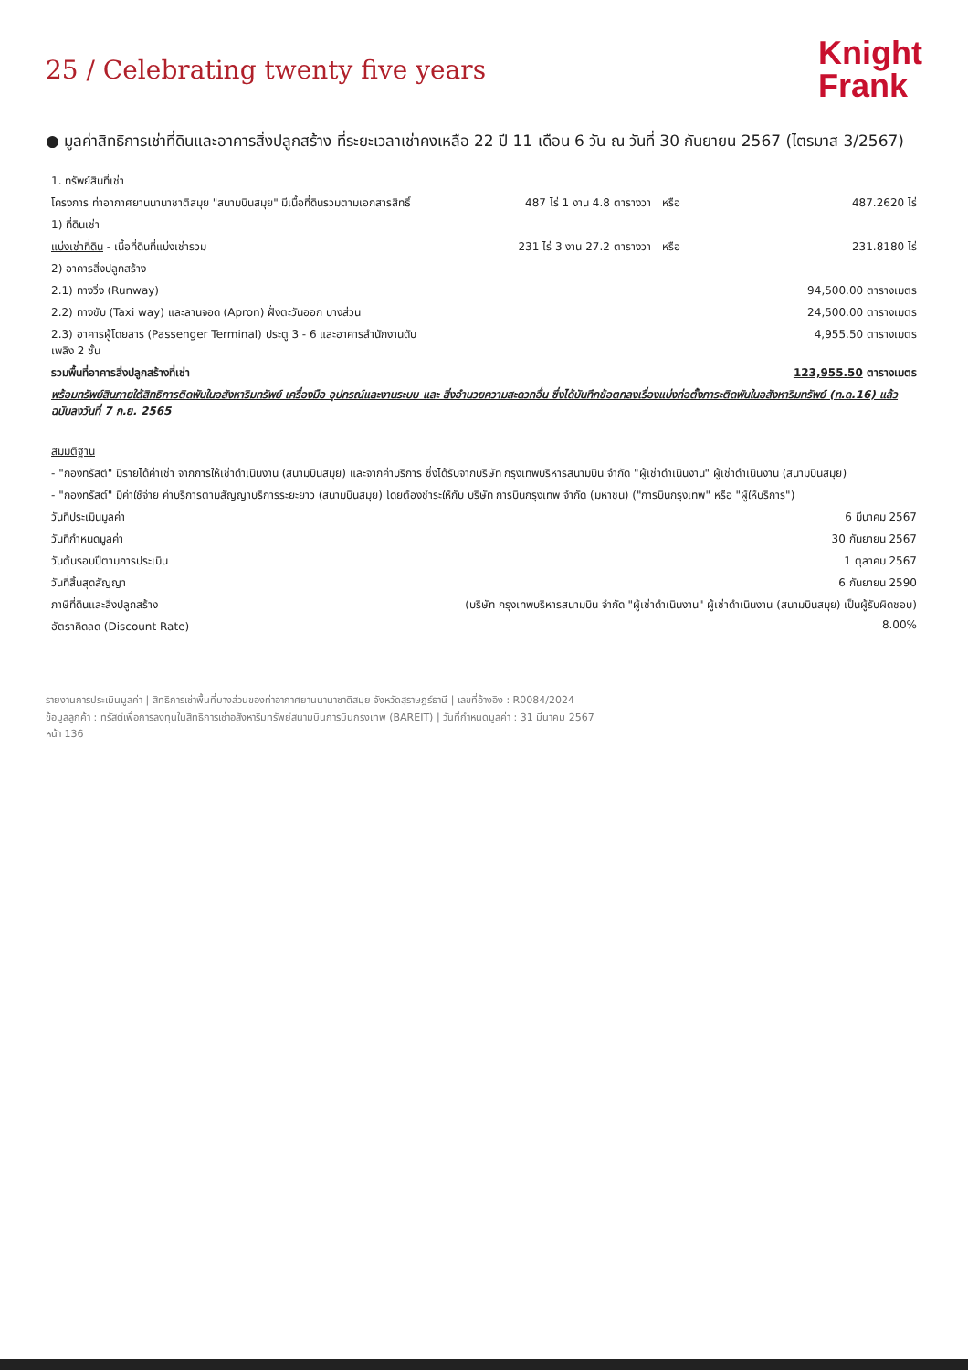25 / Celebrating twenty five years
Knight
Frank
● มูลค่าสิทธิการเช่าที่ดินและอาคารสิ่งปลูกสร้าง ที่ระยะเวลาเช่าคงเหลือ 22 ปี 11 เดือน 6 วัน ณ วันที่ 30 กันยายน 2567 (ไตรมาส 3/2567)
| 1. ทรัพย์สินที่เช่า | | | |
| โครงการ ท่าอากาศยานนานาชาติสมุย "สนามบินสมุย" มีเนื้อที่ดินรวมตามเอกสารสิทธิ์ | 487 ไร่ 1 งาน 4.8 ตารางวา | หรือ | 487.2620 ไร่ |
| 1) ที่ดินเช่า | | | |
| แบ่งเช่าที่ดิน - เนื้อที่ดินที่แบ่งเช่ารวม | 231 ไร่ 3 งาน 27.2 ตารางวา | หรือ | 231.8180 ไร่ |
| 2) อาคารสิ่งปลูกสร้าง | | | |
| 2.1) ทางวิ่ง (Runway) | | | 94,500.00 ตารางเมตร |
| 2.2) ทางขับ (Taxi way) และลานจอด (Apron) ฝั่งตะวันออก บางส่วน | | | 24,500.00 ตารางเมตร |
| 2.3) อาคารผู้โดยสาร (Passenger Terminal) ประตู 3 - 6 และอาคารสำนักงานดับเพลิง 2 ชั้น | | | 4,955.50 ตารางเมตร |
| รวมพื้นที่อาคารสิ่งปลูกสร้างที่เช่า | | | 123,955.50 ตารางเมตร |
| พร้อมทรัพย์สินภายใต้สิทธิการติดพันในอสังหาริมทรัพย์ เครื่องมือ อุปกรณ์และงานระบบ และ สิ่งอำนวยความสะดวกอื่น ซึ่งได้บันทึกข้อตกลงเรื่องแบ่งก่อตั้งภาระติดพันในอสังหาริมทรัพย์ (ท.ด.16) แล้ว ฉบับลงวันที่ 7 ก.ย. 2565 | | | |
| สมมติฐาน | | | |
| - "กองทรัสต์" มีรายได้ค่าเช่า จากการให้เช่าดำเนินงาน (สนามบินสมุย) และจากค่าบริการ ซึ่งได้รับจากบริษัท กรุงเทพบริหารสนามบิน จำกัด "ผู้เช่าดำเนินงาน" ผู้เช่าดำเนินงาน (สนามบินสมุย) | | | |
| - "กองทรัสต์" มีค่าใช้จ่าย ค่าบริการตามสัญญาบริการระยะยาว (สนามบินสมุย) โดยต้องชำระให้กับ บริษัท การบินกรุงเทพ จำกัด (มหาชน) ("การบินกรุงเทพ" หรือ "ผู้ให้บริการ") | | | |
| วันที่ประเมินมูลค่า | | | 6 มีนาคม 2567 |
| วันที่กำหนดมูลค่า | | | 30 กันยายน 2567 |
| วันต้นรอบปีตามการประเมิน | | | 1 ตุลาคม 2567 |
| วันที่สิ้นสุดสัญญา | | | 6 กันยายน 2590 |
| ภาษีที่ดินและสิ่งปลูกสร้าง | (บริษัท กรุงเทพบริหารสนามบิน จำกัด "ผู้เช่าดำเนินงาน" ผู้เช่าดำเนินงาน (สนามบินสมุย) เป็นผู้รับผิดชอบ) | | |
| อัตราคิดลด (Discount Rate) | | | 8.00% |
รายงานการประเมินมูลค่า | สิทธิการเช่าพื้นที่บางส่วนของท่าอากาศยานนานาชาติสมุย จังหวัดสุราษฎร์ธานี | เลขที่อ้างอิง : R0084/2024
ข้อมูลลูกค้า : ทรัสต์เพื่อการลงทุนในสิทธิการเช่าอสังหาริมทรัพย์สนามบินการบินกรุงเทพ (BAREIT) | วันที่กำหนดมูลค่า : 31 มีนาคม 2567
หน้า 136